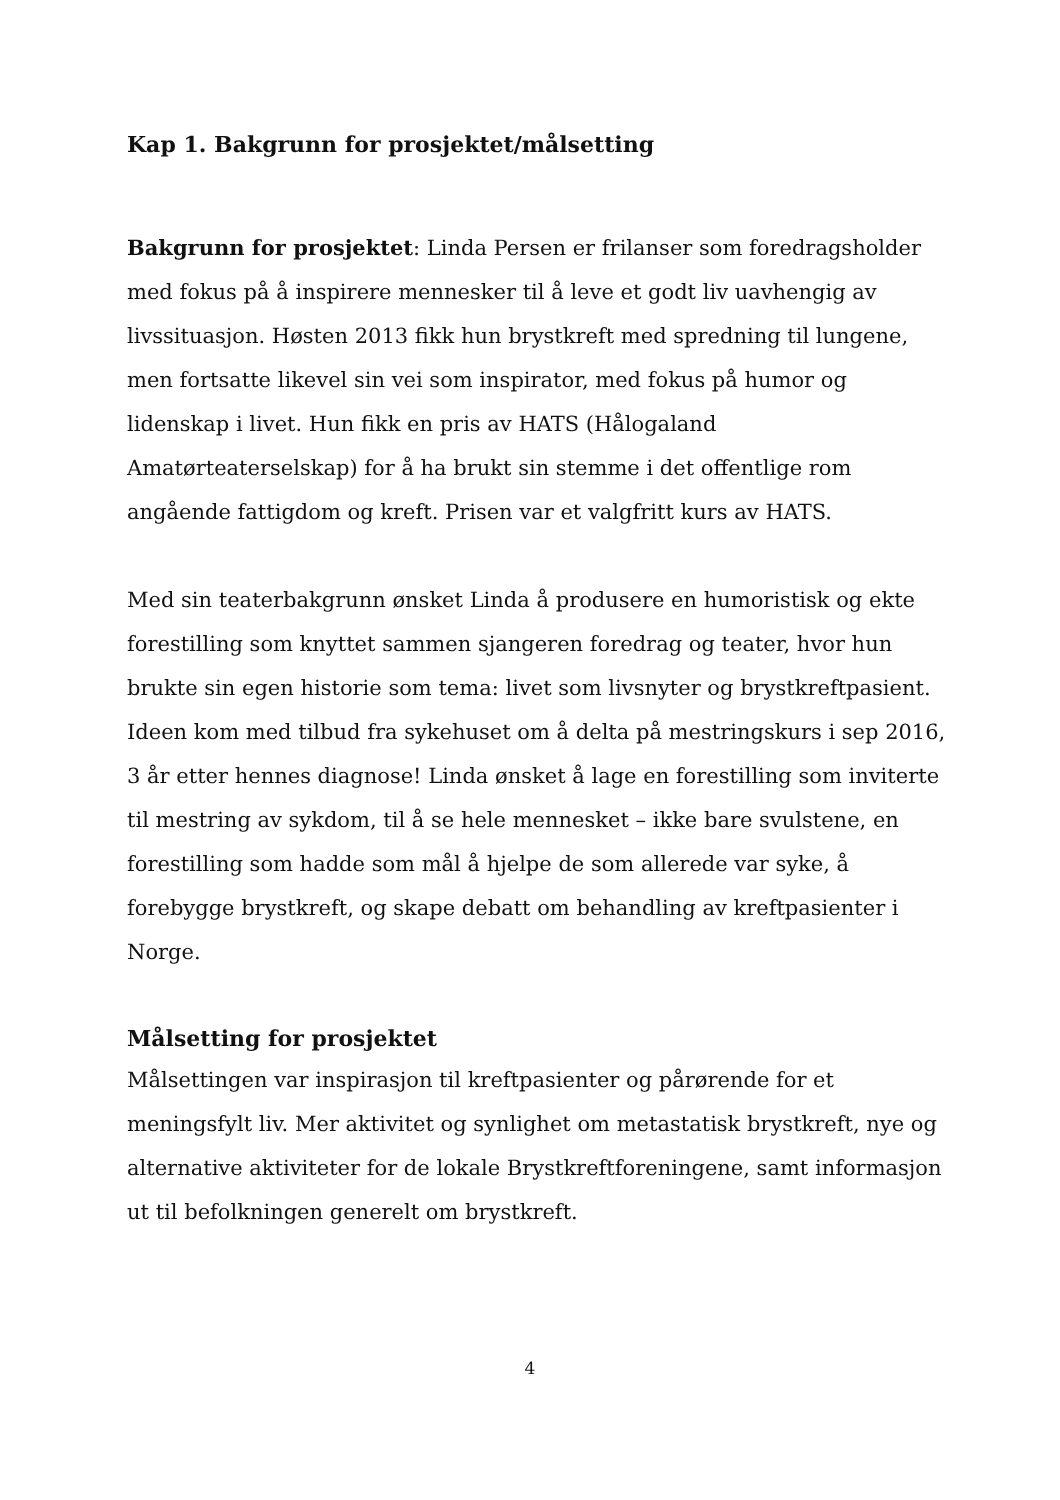Kap 1. Bakgrunn for prosjektet/målsetting
Bakgrunn for prosjektet: Linda Persen er frilanser som foredragsholder med fokus på å inspirere mennesker til å leve et godt liv uavhengig av livssituasjon. Høsten 2013 fikk hun brystkreft med spredning til lungene, men fortsatte likevel sin vei som inspirator, med fokus på humor og lidenskap i livet. Hun fikk en pris av HATS (Hålogaland Amatørteaterselskap) for å ha brukt sin stemme i det offentlige rom angående fattigdom og kreft. Prisen var et valgfritt kurs av HATS.
Med sin teaterbakgrunn ønsket Linda å produsere en humoristisk og ekte forestilling som knyttet sammen sjangeren foredrag og teater, hvor hun brukte sin egen historie som tema: livet som livsnyter og brystkreftpasient. Ideen kom med tilbud fra sykehuset om å delta på mestringskurs i sep 2016, 3 år etter hennes diagnose! Linda ønsket å lage en forestilling som inviterte til mestring av sykdom, til å se hele mennesket – ikke bare svulstene, en forestilling som hadde som mål å hjelpe de som allerede var syke, å forebygge brystkreft, og skape debatt om behandling av kreftpasienter i Norge.
Målsetting for prosjektet
Målsettingen var inspirasjon til kreftpasienter og pårørende for et meningsfylt liv. Mer aktivitet og synlighet om metastatisk brystkreft, nye og alternative aktiviteter for de lokale Brystkreftforeningene, samt informasjon ut til befolkningen generelt om brystkreft.
4